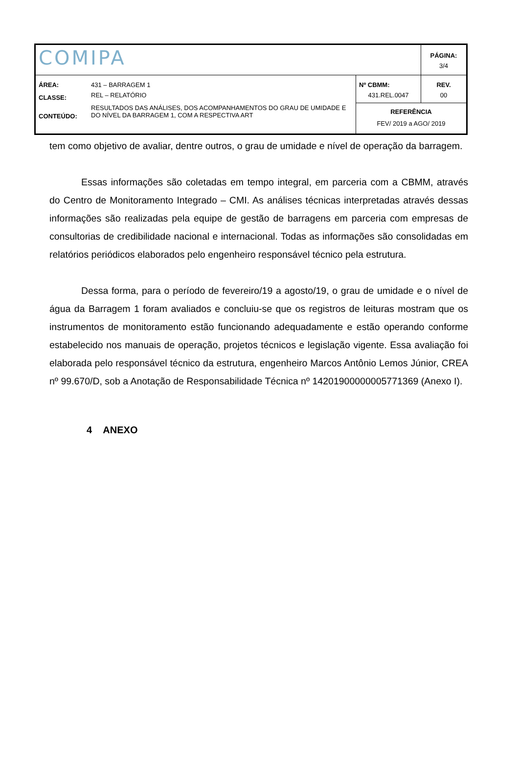| COMIPA | | | PÁGINA: 3/4 |
| ÁREA: | 431 – BARRAGEM 1 | Nº CBMM: | REV. |
| CLASSE: | REL – RELATÓRIO | 431.REL.0047 | 00 |
| CONTEÚDO: | RESULTADOS DAS ANÁLISES, DOS ACOMPANHAMENTOS DO GRAU DE UMIDADE E DO NÍVEL DA BARRAGEM 1, COM A RESPECTIVA ART | REFERÊNCIA FEV/ 2019 a AGO/ 2019 | |
tem como objetivo de avaliar, dentre outros, o grau de umidade e nível de operação da barragem.
Essas informações são coletadas em tempo integral, em parceria com a CBMM, através do Centro de Monitoramento Integrado – CMI. As análises técnicas interpretadas através dessas informações são realizadas pela equipe de gestão de barragens em parceria com empresas de consultorias de credibilidade nacional e internacional. Todas as informações são consolidadas em relatórios periódicos elaborados pelo engenheiro responsável técnico pela estrutura.
Dessa forma, para o período de fevereiro/19 a agosto/19, o grau de umidade e o nível de água da Barragem 1 foram avaliados e concluiu-se que os registros de leituras mostram que os instrumentos de monitoramento estão funcionando adequadamente e estão operando conforme estabelecido nos manuais de operação, projetos técnicos e legislação vigente. Essa avaliação foi elaborada pelo responsável técnico da estrutura, engenheiro Marcos Antônio Lemos Júnior, CREA nº 99.670/D, sob a Anotação de Responsabilidade Técnica nº 14201900000005771369 (Anexo I).
4 ANEXO